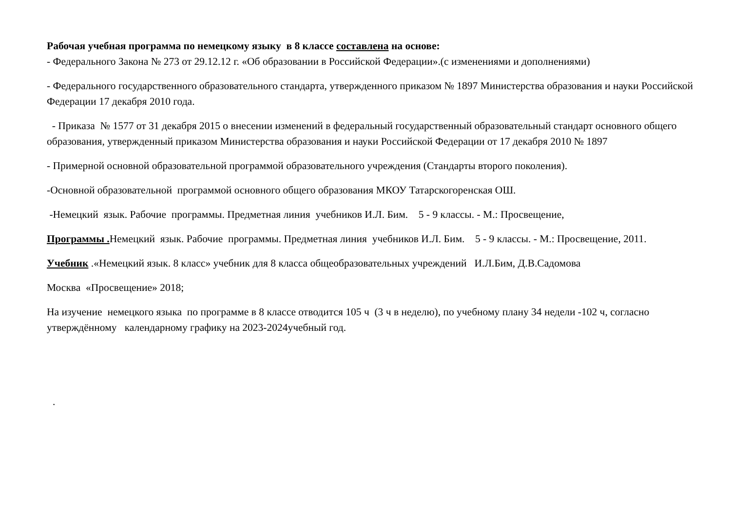Рабочая учебная программа по немецкому языку в 8 классе составлена на основе:
- Федерального Закона № 273 от 29.12.12 г. «Об образовании в Российской Федерации».(с изменениями и дополнениями)
- Федерального государственного образовательного стандарта, утвержденного приказом № 1897 Министерства образования и науки Российской Федерации 17 декабря 2010 года.
- Приказа № 1577 от 31 декабря 2015 о внесении изменений в федеральный государственный образовательный стандарт основного общего образования, утвержденный приказом Министерства образования и науки Российской Федерации от 17 декабря 2010 № 1897
- Примерной основной образовательной программой образовательного учреждения (Стандарты второго поколения).
-Основной образовательной программой основного общего образования МКОУ Татарскогоренская ОШ.
-Немецкий язык. Рабочие программы. Предметная линия учебников И.Л. Бим. 5 - 9 классы. - М.: Просвещение,
Программы . Немецкий язык. Рабочие программы. Предметная линия учебников И.Л. Бим. 5 - 9 классы. - М.: Просвещение, 2011.
Учебник .«Немецкий язык. 8 класс» учебник для 8 класса общеобразовательных учреждений И.Л.Бим, Д.В.Садомова
Москва «Просвещение» 2018;
На изучение немецкого языка по программе в 8 классе отводится 105 ч (3 ч в неделю), по учебному плану 34 недели -102 ч, согласно утверждённому календарному графику на 2023-2024учебный год.
.